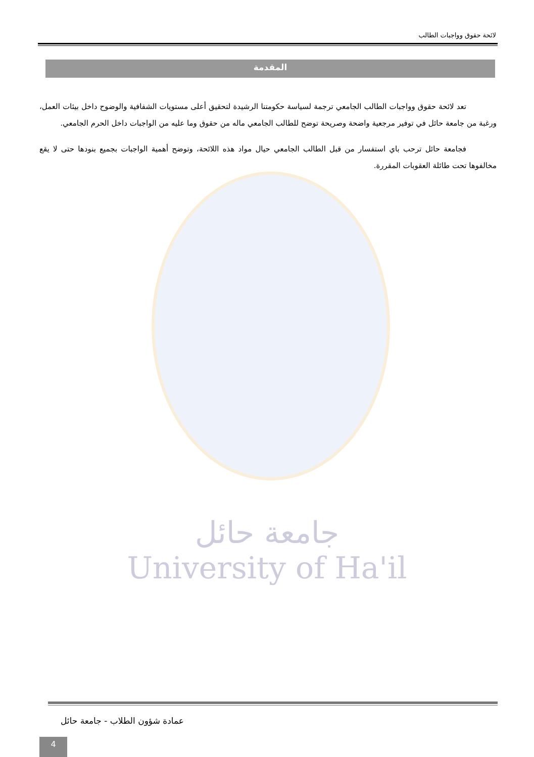لائحة حقوق وواجبات الطالب
المقدمة
تعد لائحة حقوق وواجبات الطالب الجامعي ترجمة لسياسة حكومتنا الرشيدة لتحقيق أعلى مستويات الشفافية والوضوح داخل بيئات العمل، ورغبة من جامعة حائل في توفير مرجعية واضحة وصريحة توضح للطالب الجامعي ماله من حقوق وما عليه من الواجبات داخل الحرم الجامعي.
فجامعة حائل ترحب باي استفسار من قبل الطالب الجامعي حيال مواد هذه اللائحة، وتوضح أهمية الواجبات بجميع بنودها حتى لا يقع مخالفوها تحت طائلة العقوبات المقررة.
جامعة حائل
University of Ha'il
عمادة شؤون الطلاب - جامعة حائل
4